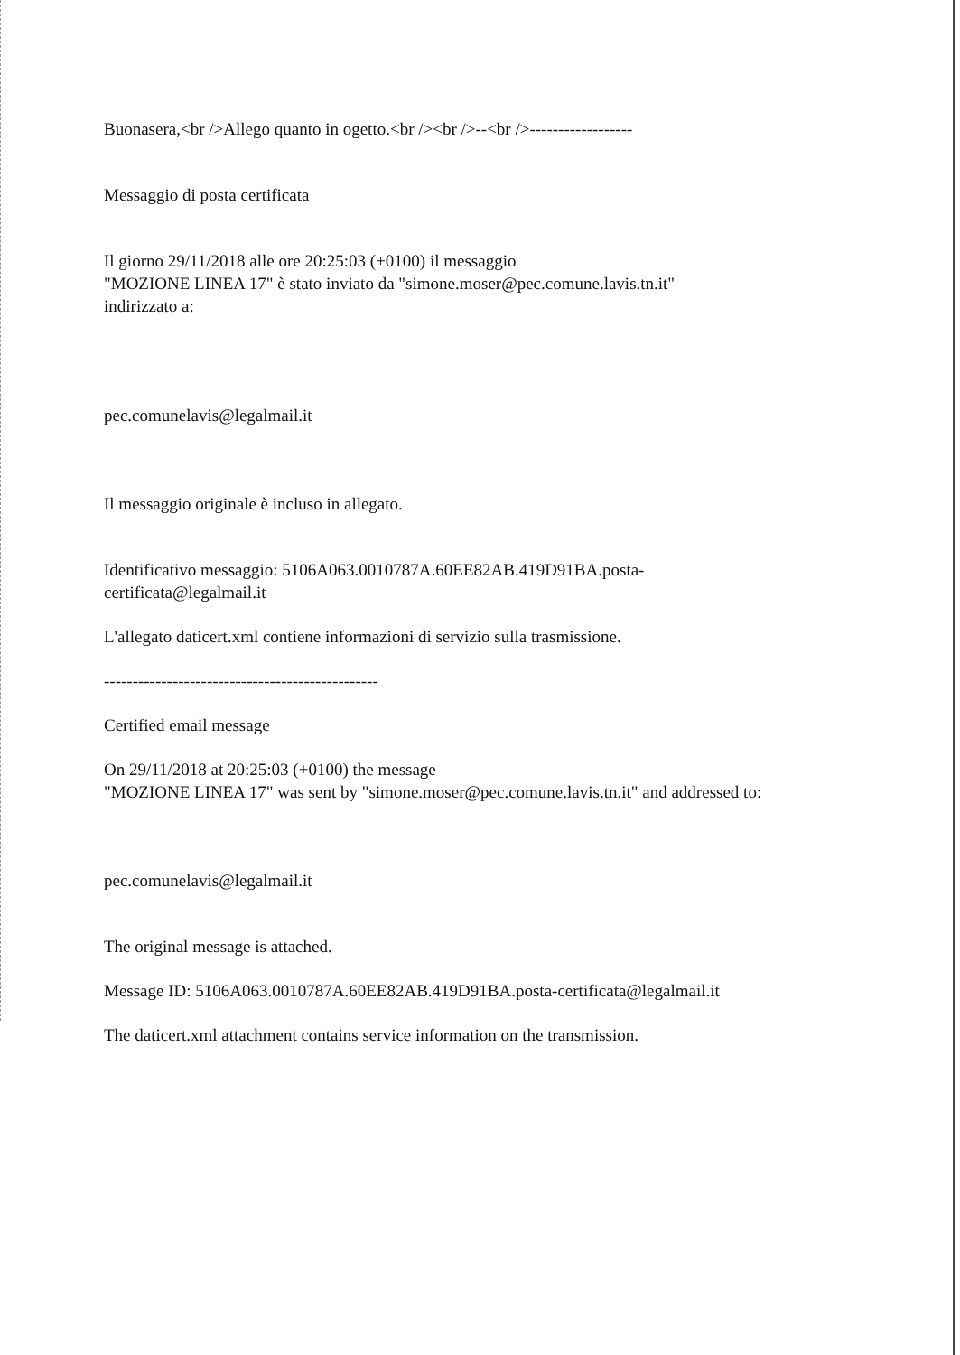Buonasera,<br />Allego quanto in ogetto.<br /><br />--<br />------------------
Messaggio di posta certificata
Il giorno 29/11/2018 alle ore 20:25:03 (+0100) il messaggio
"MOZIONE LINEA 17" è stato inviato da "simone.moser@pec.comune.lavis.tn.it"
indirizzato a:
pec.comunelavis@legalmail.it
Il messaggio originale è incluso in allegato.
Identificativo messaggio: 5106A063.0010787A.60EE82AB.419D91BA.posta-
certificata@legalmail.it
L'allegato daticert.xml contiene informazioni di servizio sulla trasmissione.
------------------------------------------------
Certified email message
On 29/11/2018 at 20:25:03 (+0100) the message
"MOZIONE LINEA 17" was sent by "simone.moser@pec.comune.lavis.tn.it" and addressed to:
pec.comunelavis@legalmail.it
The original message is attached.
Message ID: 5106A063.0010787A.60EE82AB.419D91BA.posta-certificata@legalmail.it
The daticert.xml attachment contains service information on the transmission.